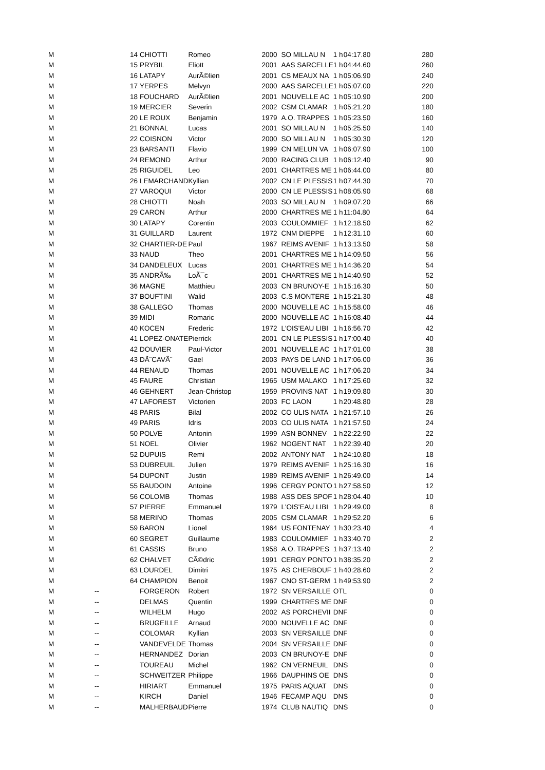| M | | 14 | CHIOTTI | Romeo | 2000 | SO MILLAU N | 1 h | 04:17.80 | 280 |
| M | | 15 | PRYBIL | Eliott | 2001 | AAS SARCELLE | 1 h | 04:44.60 | 260 |
| M | | 16 | LATAPY | AurÃ©lien | 2001 | CS MEAUX NA | 1 h | 05:06.90 | 240 |
| M | | 17 | YERPES | Melvyn | 2000 | AAS SARCELLE | 1 h | 05:07.00 | 220 |
| M | | 18 | FOUCHARD | AurÃ©lien | 2001 | NOUVELLE AC | 1 h | 05:10.90 | 200 |
| M | | 19 | MERCIER | Severin | 2002 | CSM CLAMAR | 1 h | 05:21.20 | 180 |
| M | | 20 | LE ROUX | Benjamin | 1979 | A.O. TRAPPES | 1 h | 05:23.50 | 160 |
| M | | 21 | BONNAL | Lucas | 2001 | SO MILLAU N | 1 h | 05:25.50 | 140 |
| M | | 22 | COISNON | Victor | 2000 | SO MILLAU N | 1 h | 05:30.30 | 120 |
| M | | 23 | BARSANTI | Flavio | 1999 | CN MELUN VA | 1 h | 06:07.90 | 100 |
| M | | 24 | REMOND | Arthur | 2000 | RACING CLUB | 1 h | 06:12.40 | 90 |
| M | | 25 | RIGUIDEL | Leo | 2001 | CHARTRES ME | 1 h | 06:44.00 | 80 |
| M | | 26 | LEMARCHAND | Kyllian | 2002 | CN LE PLESSIS | 1 h | 07:44.30 | 70 |
| M | | 27 | VAROQUI | Victor | 2000 | CN LE PLESSIS | 1 h | 08:05.90 | 68 |
| M | | 28 | CHIOTTI | Noah | 2003 | SO MILLAU N | 1 h | 09:07.20 | 66 |
| M | | 29 | CARON | Arthur | 2000 | CHARTRES ME | 1 h | 11:04.80 | 64 |
| M | | 30 | LATAPY | Corentin | 2003 | COULOMMIEF | 1 h | 12:18.50 | 62 |
| M | | 31 | GUILLARD | Laurent | 1972 | CNM DIEPPE | 1 h | 12:31.10 | 60 |
| M | | 32 | CHARTIER-DE | Paul | 1967 | REIMS AVENIF | 1 h | 13:13.50 | 58 |
| M | | 33 | NAUD | Theo | 2001 | CHARTRES ME | 1 h | 14:09.50 | 56 |
| M | | 34 | DANDELEUX | Lucas | 2001 | CHARTRES ME | 1 h | 14:36.20 | 54 |
| M | | 35 | ANDRÃ‰ | LoÃ¯c | 2001 | CHARTRES ME | 1 h | 14:40.90 | 52 |
| M | | 36 | MAGNE | Matthieu | 2003 | CN BRUNOY-E | 1 h | 15:16.30 | 50 |
| M | | 37 | BOUFTINI | Walid | 2003 | C.S MONTERE | 1 h | 15:21.30 | 48 |
| M | | 38 | GALLEGO | Thomas | 2000 | NOUVELLE AC | 1 h | 15:58.00 | 46 |
| M | | 39 | MIDI | Romaric | 2000 | NOUVELLE AC | 1 h | 16:08.40 | 44 |
| M | | 40 | KOCEN | Frederic | 1972 | L'OIS'EAU LIBI | 1 h | 16:56.70 | 42 |
| M | | 41 | LOPEZ-ONATE | Pierrick | 2001 | CN LE PLESSIS | 1 h | 17:00.40 | 40 |
| M | | 42 | DOUVIER | Paul-Victor | 2001 | NOUVELLE AC | 1 h | 17:01.00 | 38 |
| M | | 43 | DÃˆCAVÃˆ | Gael | 2003 | PAYS DE LAND | 1 h | 17:06.00 | 36 |
| M | | 44 | RENAUD | Thomas | 2001 | NOUVELLE AC | 1 h | 17:06.20 | 34 |
| M | | 45 | FAURE | Christian | 1965 | USM MALAKO | 1 h | 17:25.60 | 32 |
| M | | 46 | GEHNERT | Jean-Christop | 1959 | PROVINS NAT | 1 h | 19:09.80 | 30 |
| M | | 47 | LAFOREST | Victorien | 2003 | FC LAON | 1 h | 20:48.80 | 28 |
| M | | 48 | PARIS | Bilal | 2002 | CO ULIS NATA | 1 h | 21:57.10 | 26 |
| M | | 49 | PARIS | Idris | 2003 | CO ULIS NATA | 1 h | 21:57.50 | 24 |
| M | | 50 | POLVE | Antonin | 1999 | ASN BONNEV | 1 h | 22:22.90 | 22 |
| M | | 51 | NOEL | Olivier | 1962 | NOGENT NAT | 1 h | 22:39.40 | 20 |
| M | | 52 | DUPUIS | Remi | 2002 | ANTONY NAT | 1 h | 24:10.80 | 18 |
| M | | 53 | DUBREUIL | Julien | 1979 | REIMS AVENIF | 1 h | 25:16.30 | 16 |
| M | | 54 | DUPONT | Justin | 1989 | REIMS AVENIF | 1 h | 26:49.00 | 14 |
| M | | 55 | BAUDOIN | Antoine | 1996 | CERGY PONTO | 1 h | 27:58.50 | 12 |
| M | | 56 | COLOMB | Thomas | 1988 | ASS DES SPOF | 1 h | 28:04.40 | 10 |
| M | | 57 | PIERRE | Emmanuel | 1979 | L'OIS'EAU LIBI | 1 h | 29:49.00 | 8 |
| M | | 58 | MERINO | Thomas | 2005 | CSM CLAMAR | 1 h | 29:52.20 | 6 |
| M | | 59 | BARON | Lionel | 1964 | US FONTENAY | 1 h | 30:23.40 | 4 |
| M | | 60 | SEGRET | Guillaume | 1983 | COULOMMIEF | 1 h | 33:40.70 | 2 |
| M | | 61 | CASSIS | Bruno | 1958 | A.O. TRAPPES | 1 h | 37:13.40 | 2 |
| M | | 62 | CHALVET | CÃ©dric | 1991 | CERGY PONTO | 1 h | 38:35.20 | 2 |
| M | | 63 | LOURDEL | Dimitri | 1975 | AS CHERBOUF | 1 h | 40:28.60 | 2 |
| M | | 64 | CHAMPION | Benoit | 1967 | CNO ST-GERM | 1 h | 49:53.90 | 2 |
| M | -- | | FORGERON | Robert | 1972 | SN VERSAILLE | OTL | | 0 |
| M | -- | | DELMAS | Quentin | 1999 | CHARTRES ME | DNF | | 0 |
| M | -- | | WILHELM | Hugo | 2002 | AS PORCHEVII | DNF | | 0 |
| M | -- | | BRUGEILLE | Arnaud | 2000 | NOUVELLE AC | DNF | | 0 |
| M | -- | | COLOMAR | Kyllian | 2003 | SN VERSAILLE | DNF | | 0 |
| M | -- | | VANDEVELDE | Thomas | 2004 | SN VERSAILLE | DNF | | 0 |
| M | -- | | HERNANDEZ | Dorian | 2003 | CN BRUNOY-E | DNF | | 0 |
| M | -- | | TOUREAU | Michel | 1962 | CN VERNEUIL | DNS | | 0 |
| M | -- | | SCHWEITZER | Philippe | 1966 | DAUPHINS OE | DNS | | 0 |
| M | -- | | HIRIART | Emmanuel | 1975 | PARIS AQUAT | DNS | | 0 |
| M | -- | | KIRCH | Daniel | 1946 | FECAMP AQU | DNS | | 0 |
| M | -- | | MALHERBAUD | Pierre | 1974 | CLUB NAUTIQ | DNS | | 0 |